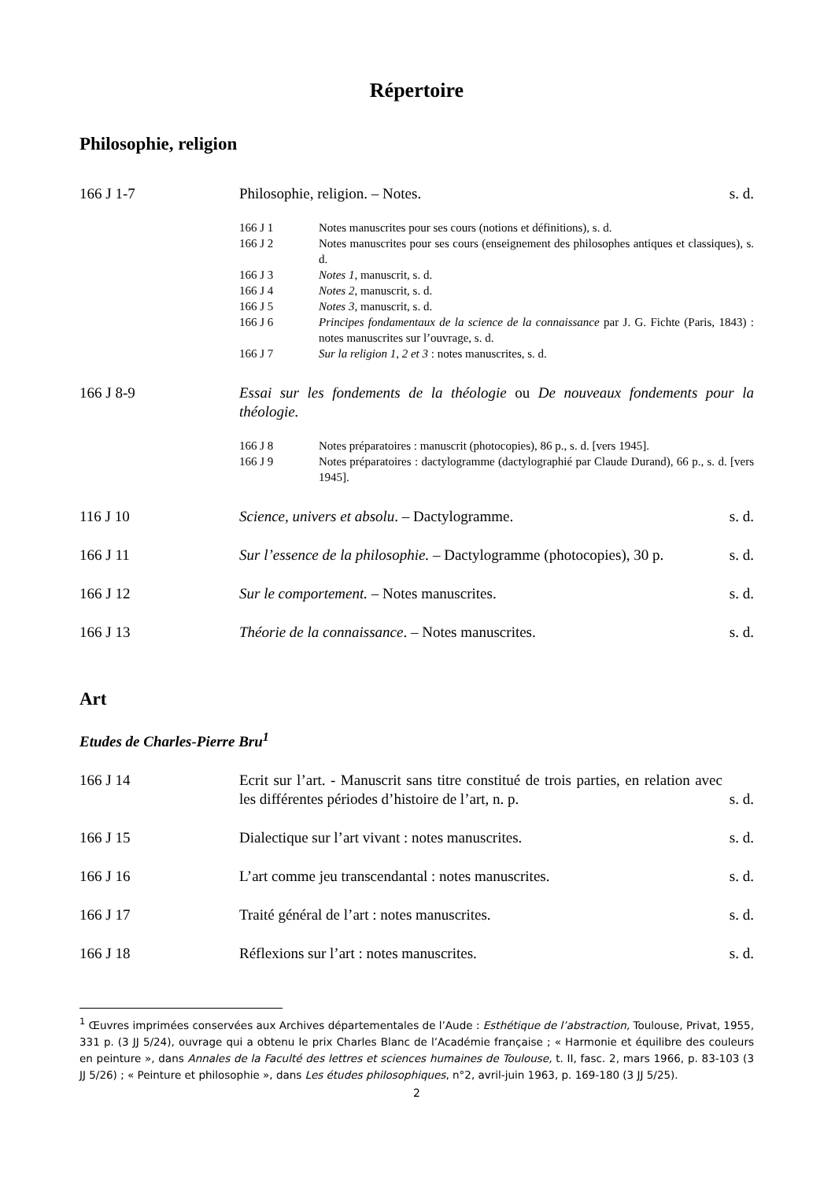Répertoire
Philosophie, religion
166 J 1-7 Philosophie, religion. – Notes.
s. d.
166 J 1 Notes manuscrites pour ses cours (notions et définitions), s. d.
166 J 2 Notes manuscrites pour ses cours (enseignement des philosophes antiques et classiques), s. d.
166 J 3 Notes 1, manuscrit, s. d.
166 J 4 Notes 2, manuscrit, s. d.
166 J 5 Notes 3, manuscrit, s. d.
166 J 6 Principes fondamentaux de la science de la connaissance par J. G. Fichte (Paris, 1843) : notes manuscrites sur l’ouvrage, s. d.
166 J 7 Sur la religion 1, 2 et 3 : notes manuscrites, s. d.
166 J 8-9 Essai sur les fondements de la théologie ou De nouveaux fondements pour la théologie.
166 J 8 Notes préparatoires : manuscrit (photocopies), 86 p., s. d. [vers 1945].
166 J 9 Notes préparatoires : dactylogramme (dactylographié par Claude Durand), 66 p., s. d. [vers 1945].
116 J 10 Science, univers et absolu. – Dactylogramme.
s. d.
166 J 11 Sur l’essence de la philosophie. – Dactylogramme (photocopies), 30 p.
s. d.
166 J 12 Sur le comportement. – Notes manuscrites.
s. d.
166 J 13 Théorie de la connaissance. – Notes manuscrites.
s. d.
Art
Etudes de Charles-Pierre Bru<sup>1</sup>
166 J 14 Ecrit sur l’art. - Manuscrit sans titre constitué de trois parties, en relation avec les différentes périodes d’histoire de l’art, n. p.
s. d.
166 J 15 Dialectique sur l’art vivant : notes manuscrites.
s. d.
166 J 16 L’art comme jeu transcendantal : notes manuscrites.
s. d.
166 J 17 Traité général de l’art : notes manuscrites.
s. d.
166 J 18 Réflexions sur l’art : notes manuscrites.
s. d.
<sup>1</sup> Œuvres imprimées conservées aux Archives départementales de l’Aude : Esthétique de l’abstraction, Toulouse, Privat, 1955, 331 p. (3 JJ 5/24), ouvrage qui a obtenu le prix Charles Blanc de l’Académie française ; « Harmonie et équilibre des couleurs en peinture », dans Annales de la Faculté des lettres et sciences humaines de Toulouse, t. II, fasc. 2, mars 1966, p. 83-103 (3 JJ 5/26) ; « Peinture et philosophie », dans Les études philosophiques, n°2, avril-juin 1963, p. 169-180 (3 JJ 5/25).
2